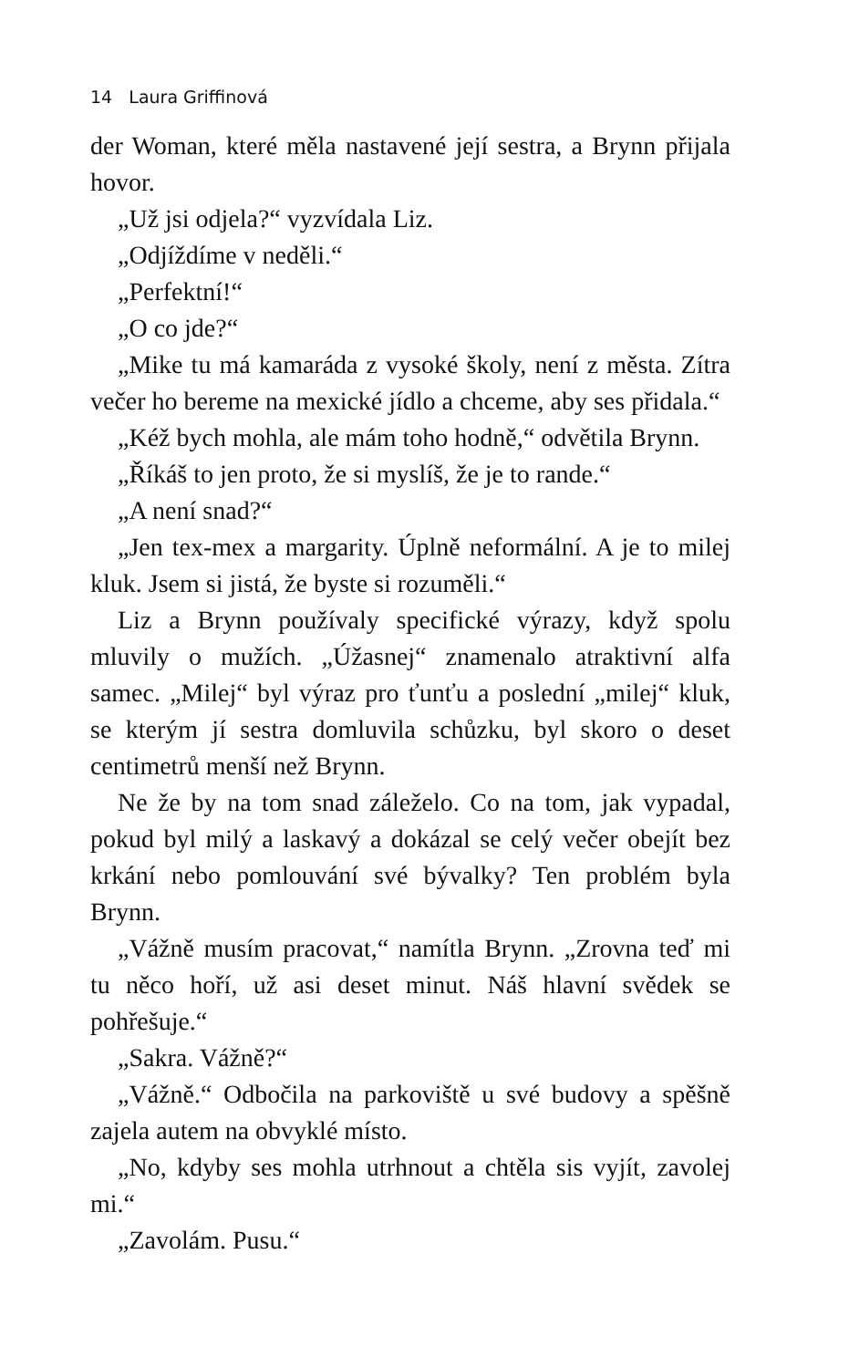14 Laura Griffinová
der Woman, které měla nastavené její sestra, a Brynn přijala hovor.
„Už jsi odjela?“ vyzvídala Liz.
„Odjíždíme v neděli.“
„Perfektní!“
„O co jde?“
„Mike tu má kamaráda z vysoké školy, není z města. Zítra večer ho bereme na mexické jídlo a chceme, aby ses přidala.“
„Kéž bych mohla, ale mám toho hodně,“ odvětila Brynn.
„Říkáš to jen proto, že si myslíš, že je to rande.“
„A není snad?“
„Jen tex-mex a margarity. Úplně neformální. A je to milej kluk. Jsem si jistá, že byste si rozuměli.“
Liz a Brynn používaly specifické výrazy, když spolu mluvily o mužích. „Úžasnej“ znamenalo atraktivní alfa samec. „Milej“ byl výraz pro ťunťu a poslední „milej“ kluk, se kterým jí sestra domluvila schůzku, byl skoro o deset centimetrů menší než Brynn.
Ne že by na tom snad záleželo. Co na tom, jak vypadal, pokud byl milý a laskavý a dokázal se celý večer obejít bez krkání nebo pomlouvání své bývalky? Ten problém byla Brynn.
„Vážně musím pracovat,“ namítla Brynn. „Zrovna teď mi tu něco hoří, už asi deset minut. Náš hlavní svědek se pohřešuje.“
„Sakra. Vážně?“
„Vážně.“ Odbočila na parkoviště u své budovy a spěšně zajela autem na obvyklé místo.
„No, kdyby ses mohla utrhnout a chtěla sis vyjít, zavolej mi.“
„Zavolám. Pusu.“